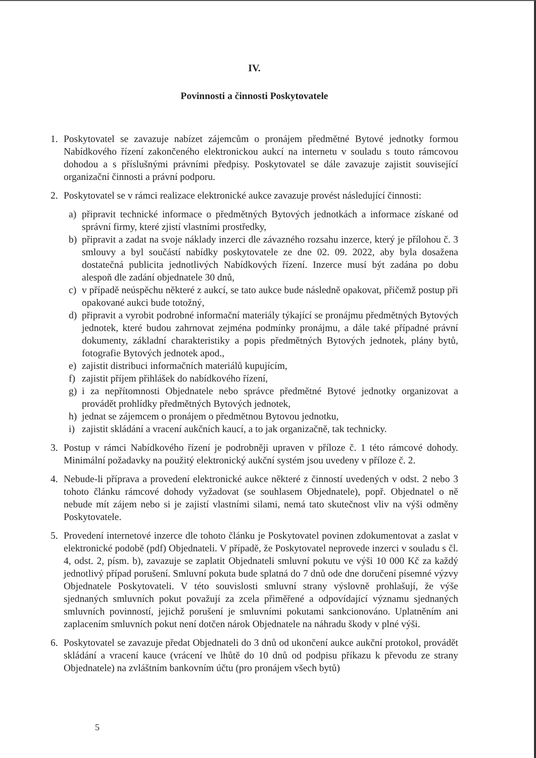IV.
Povinnosti a činnosti Poskytovatele
1. Poskytovatel se zavazuje nabízet zájemcům o pronájem předmětné Bytové jednotky formou Nabídkového řízení zakončeného elektronickou aukcí na internetu v souladu s touto rámcovou dohodou a s příslušnými právními předpisy. Poskytovatel se dále zavazuje zajistit související organizační činnosti a právní podporu.
2. Poskytovatel se v rámci realizace elektronické aukce zavazuje provést následující činnosti:
a) připravit technické informace o předmětných Bytových jednotkách a informace získané od správní firmy, které zjistí vlastními prostředky,
b) připravit a zadat na svoje náklady inzerci dle závazného rozsahu inzerce, který je přílohou č. 3 smlouvy a byl součástí nabídky poskytovatele ze dne 02. 09. 2022, aby byla dosažena dostatečná publicita jednotlivých Nabídkových řízení. Inzerce musí být zadána po dobu alespoň dle zadání objednatele 30 dnů,
c) v případě neúspěchu některé z aukcí, se tato aukce bude následně opakovat, přičemž postup při opakované aukci bude totožný,
d) připravit a vyrobit podrobné informační materiály týkající se pronájmu předmětných Bytových jednotek, které budou zahrnovat zejména podmínky pronájmu, a dále také případné právní dokumenty, základní charakteristiky a popis předmětných Bytových jednotek, plány bytů, fotografie Bytových jednotek apod.,
e) zajistit distribuci informačních materiálů kupujícím,
f) zajistit příjem přihlášek do nabídkového řízení,
g) i za nepřítomnosti Objednatele nebo správce předmětné Bytové jednotky organizovat a provádět prohlídky předmětných Bytových jednotek,
h) jednat se zájemcem o pronájem o předmětnou Bytovou jednotku,
i) zajistit skládání a vracení aukčních kaucí, a to jak organizačně, tak technicky.
3. Postup v rámci Nabídkového řízení je podrobněji upraven v příloze č. 1 této rámcové dohody. Minimální požadavky na použitý elektronický aukční systém jsou uvedeny v příloze č. 2.
4. Nebude-li příprava a provedení elektronické aukce některé z činností uvedených v odst. 2 nebo 3 tohoto článku rámcové dohody vyžadovat (se souhlasem Objednatele), popř. Objednatel o ně nebude mít zájem nebo si je zajistí vlastními silami, nemá tato skutečnost vliv na výši odměny Poskytovatele.
5. Provedení internetové inzerce dle tohoto článku je Poskytovatel povinen zdokumentovat a zaslat v elektronické podobě (pdf) Objednateli. V případě, že Poskytovatel neprovede inzerci v souladu s čl. 4, odst. 2, písm. b), zavazuje se zaplatit Objednateli smluvní pokutu ve výši 10 000 Kč za každý jednotlivý případ porušení. Smluvní pokuta bude splatná do 7 dnů ode dne doručení písemné výzvy Objednatele Poskytovateli. V této souvislosti smluvní strany výslovně prohlašují, že výše sjednaných smluvních pokut považují za zcela přiměřené a odpovídající významu sjednaných smluvních povinností, jejichž porušení je smluvními pokutami sankcionováno. Uplatněním ani zaplacením smluvních pokut není dotčen nárok Objednatele na náhradu škody v plné výši.
6. Poskytovatel se zavazuje předat Objednateli do 3 dnů od ukončení aukce aukční protokol, provádět skládání a vracení kauce (vrácení ve lhůtě do 10 dnů od podpisu příkazu k převodu ze strany Objednatele) na zvláštním bankovním účtu (pro pronájem všech bytů)
5